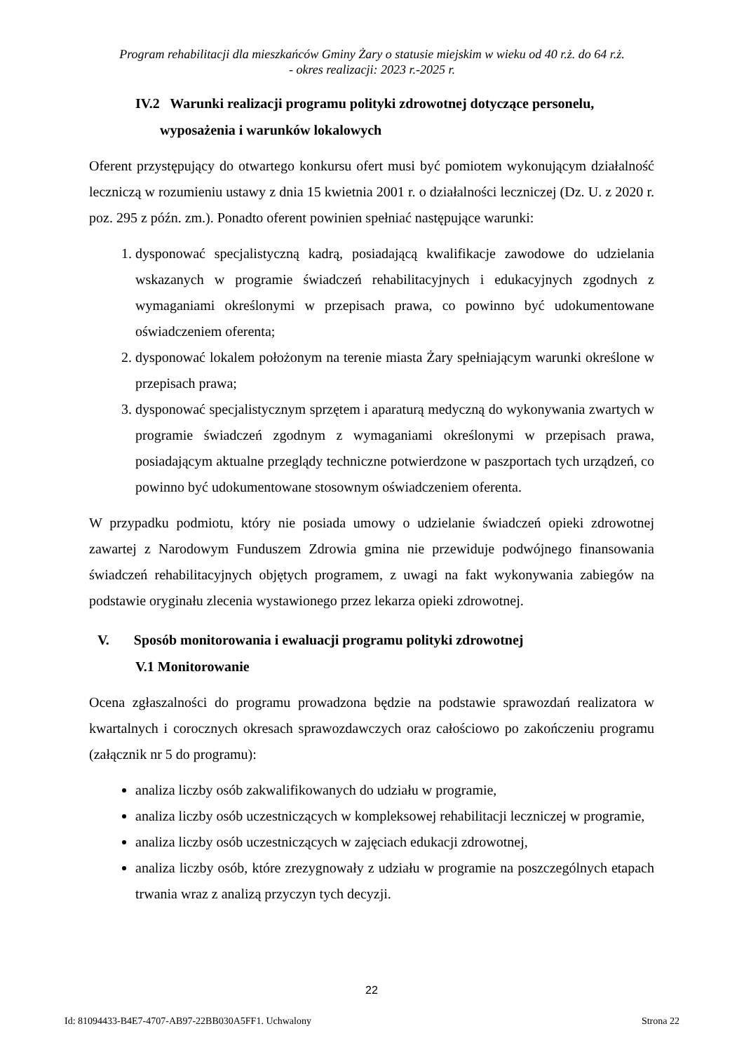Program rehabilitacji dla mieszkańców Gminy Żary o statusie miejskim w wieku od 40 r.ż. do 64 r.ż.
- okres realizacji: 2023 r.-2025 r.
IV.2 Warunki realizacji programu polityki zdrowotnej dotyczące personelu,
wyposażenia i warunków lokalowych
Oferent przystępujący do otwartego konkursu ofert musi być pomiotem wykonującym działalność leczniczą w rozumieniu ustawy z dnia 15 kwietnia 2001 r. o działalności leczniczej (Dz. U. z 2020 r. poz. 295 z późn. zm.). Ponadto oferent powinien spełniać następujące warunki:
1. dysponować specjalistyczną kadrą, posiadającą kwalifikacje zawodowe do udzielania wskazanych w programie świadczeń rehabilitacyjnych i edukacyjnych zgodnych z wymaganiami określonymi w przepisach prawa, co powinno być udokumentowane oświadczeniem oferenta;
2. dysponować lokalem położonym na terenie miasta Żary spełniającym warunki określone w przepisach prawa;
3. dysponować specjalistycznym sprzętem i aparaturą medyczną do wykonywania zwartych w programie świadczeń zgodnym z wymaganiami określonymi w przepisach prawa, posiadającym aktualne przeglądy techniczne potwierdzone w paszportach tych urządzeń, co powinno być udokumentowane stosownym oświadczeniem oferenta.
W przypadku podmiotu, który nie posiada umowy o udzielanie świadczeń opieki zdrowotnej zawartej z Narodowym Funduszem Zdrowia gmina nie przewiduje podwójnego finansowania świadczeń rehabilitacyjnych objętych programem, z uwagi na fakt wykonywania zabiegów na podstawie oryginału zlecenia wystawionego przez lekarza opieki zdrowotnej.
V. Sposób monitorowania i ewaluacji programu polityki zdrowotnej
V.1 Monitorowanie
Ocena zgłaszalności do programu prowadzona będzie na podstawie sprawozdań realizatora w kwartalnych i corocznych okresach sprawozdawczych oraz całościowo po zakończeniu programu (załącznik nr 5 do programu):
analiza liczby osób zakwalifikowanych do udziału w programie,
analiza liczby osób uczestniczących w kompleksowej rehabilitacji leczniczej w programie,
analiza liczby osób uczestniczących w zajęciach edukacji zdrowotnej,
analiza liczby osób, które zrezygnowały z udziału w programie na poszczególnych etapach trwania wraz z analizą przyczyn tych decyzji.
22
Id: 81094433-B4E7-4707-AB97-22BB030A5FF1. Uchwalony Strona 22